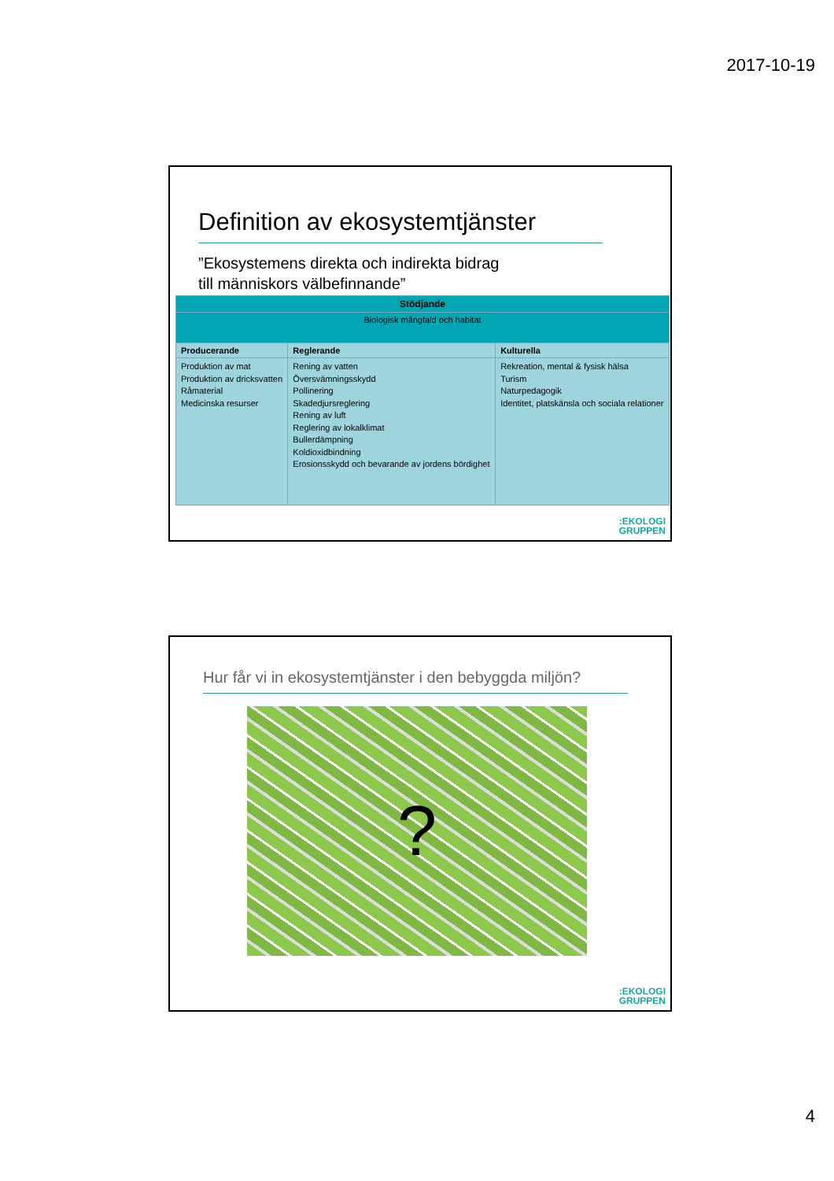2017-10-19
Definition av ekosystemtjänster
”Ekosystemens direkta och indirekta bidrag
till människors välbefinnande”
| Stödjande | | |
| --- | --- | --- |
| Biologisk mångfald och habitat | | |
| Producerande | Reglerande | Kulturella |
| Produktion av mat Produktion av dricksvatten Råmaterial Medicinska resurser | Rening av vatten Översvämningsskydd Pollinering Skadedjursreglering Rening av luft Reglering av lokalklimat Bullerdämpning Koldioxidbindning Erosionsskydd och bevarande av jordens bördighet | Rekreation, mental & fysisk hälsa Turism Naturpedagogik Identitet, platskänsla och sociala relationer |
:EKOLOGI
GRUPPEN
Hur får vi in ekosystemtjänster i den bebyggda miljön?
?
:EKOLOGI
GRUPPEN
4